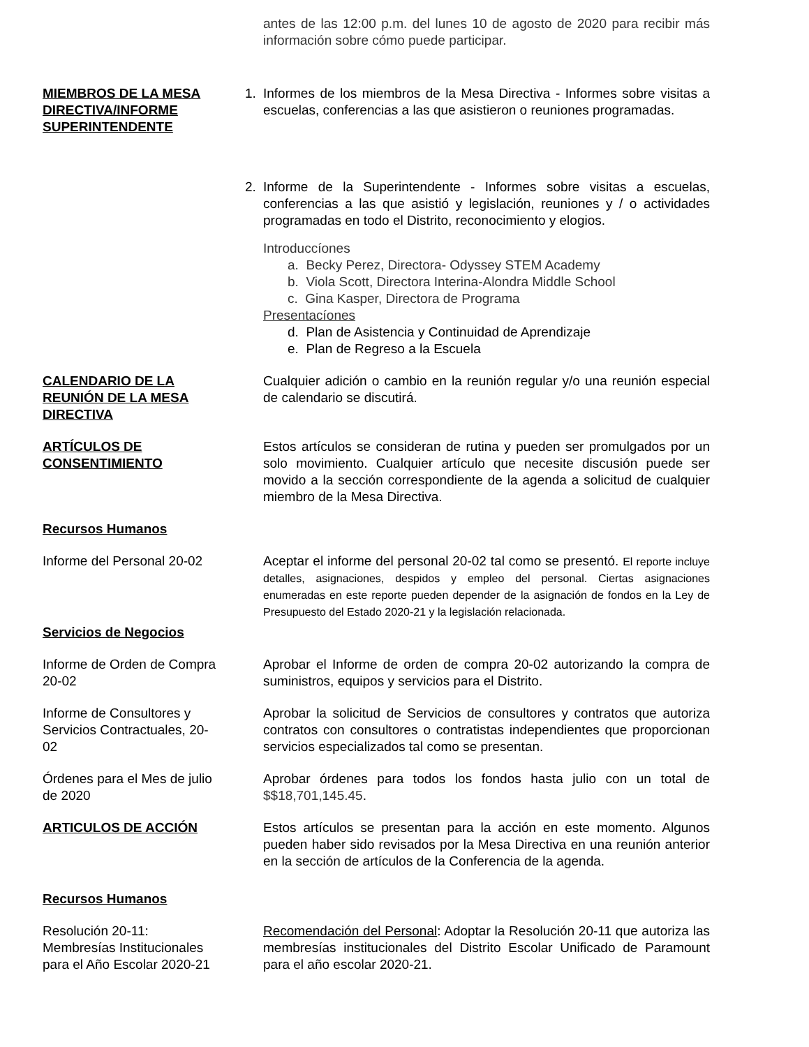antes de las 12:00 p.m. del lunes 10 de agosto de 2020 para recibir más información sobre cómo puede participar.
MIEMBROS DE LA MESA DIRECTIVA/INFORME SUPERINTENDENTE
1. Informes de los miembros de la Mesa Directiva - Informes sobre visitas a escuelas, conferencias a las que asistieron o reuniones programadas.
2. Informe de la Superintendente - Informes sobre visitas a escuelas, conferencias a las que asistió y legislación, reuniones y / o actividades programadas en todo el Distrito, reconocimiento y elogios.
Introduccíones
a. Becky Perez, Directora- Odyssey STEM Academy
b. Viola Scott, Directora Interina-Alondra Middle School
c. Gina Kasper, Directora de Programa
Presentacíones
d. Plan de Asistencia y Continuidad de Aprendizaje
e. Plan de Regreso a la Escuela
CALENDARIO DE LA REUNIÓN DE LA MESA DIRECTIVA
Cualquier adición o cambio en la reunión regular y/o una reunión especial de calendario se discutirá.
ARTÍCULOS DE CONSENTIMIENTO Estos artículos se consideran de rutina y pueden ser promulgados por un solo movimiento. Cualquier artículo que necesite discusión puede ser movido a la sección correspondiente de la agenda a solicitud de cualquier miembro de la Mesa Directiva.
Recursos Humanos
Informe del Personal 20-02 Aceptar el informe del personal 20-02 tal como se presentó. El reporte incluye detalles, asignaciones, despidos y empleo del personal. Ciertas asignaciones enumeradas en este reporte pueden depender de la asignación de fondos en la Ley de Presupuesto del Estado 2020-21 y la legislación relacionada.
Servicios de Negocios
Informe de Orden de Compra 20-02
Aprobar el Informe de orden de compra 20-02 autorizando la compra de suministros, equipos y servicios para el Distrito.
Informe de Consultores y Servicios Contractuales, 20-02
Aprobar la solicitud de Servicios de consultores y contratos que autoriza contratos con consultores o contratistas independientes que proporcionan servicios especializados tal como se presentan.
Órdenes para el Mes de julio de 2020
Aprobar órdenes para todos los fondos hasta julio con un total de $$18,701,145.45.
ARTICULOS DE ACCIÓN Estos artículos se presentan para la acción en este momento. Algunos pueden haber sido revisados por la Mesa Directiva en una reunión anterior en la sección de artículos de la Conferencia de la agenda.
Recursos Humanos
Resolución 20-11: Membresías Institucionales para el Año Escolar 2020-21
Recomendación del Personal: Adoptar la Resolución 20-11 que autoriza las membresías institucionales del Distrito Escolar Unificado de Paramount para el año escolar 2020-21.